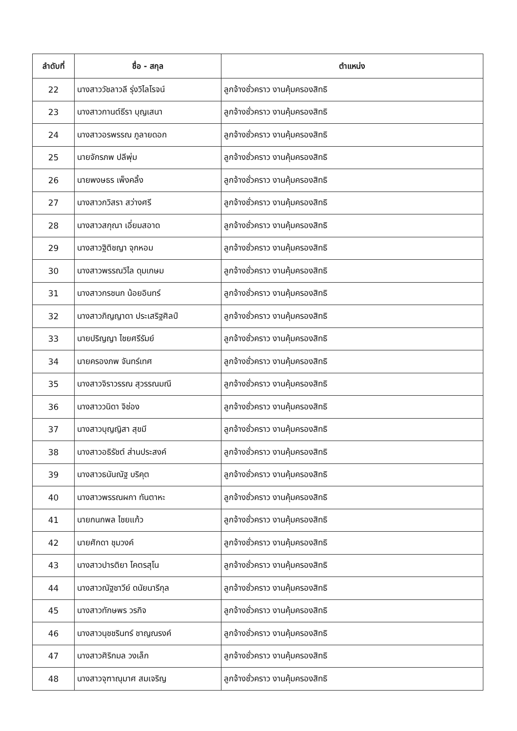| ลำดับที่ | ชื่อ - สกุล | ตำแหน่ง |
| --- | --- | --- |
| 22 | นางสาววัชลาวลี รุ่งวิไลโรจน์ | ลูกจ้างชั่วคราว งานคุ้มครองสิทธิ |
| 23 | นางสาวกานต์ธีรา บุญเสนา | ลูกจ้างชั่วคราว งานคุ้มครองสิทธิ |
| 24 | นางสาวอรพรรณ ภูลายดอก | ลูกจ้างชั่วคราว งานคุ้มครองสิทธิ |
| 25 | นายจักรภพ ปลีพุ่ม | ลูกจ้างชั่วคราว งานคุ้มครองสิทธิ |
| 26 | นายพงษธร เพ็งคลิ้ง | ลูกจ้างชั่วคราว งานคุ้มครองสิทธิ |
| 27 | นางสาวกวิสรา สว่างศรี | ลูกจ้างชั่วคราว งานคุ้มครองสิทธิ |
| 28 | นางสาวสกุณา เอี่ยมสอาด | ลูกจ้างชั่วคราว งานคุ้มครองสิทธิ |
| 29 | นางสาวฐิติชญา จุกหอม | ลูกจ้างชั่วคราว งานคุ้มครองสิทธิ |
| 30 | นางสาวพรรณวิไล ดุมเกษม | ลูกจ้างชั่วคราว งานคุ้มครองสิทธิ |
| 31 | นางสาวกรชนก น้อยอินทร์ | ลูกจ้างชั่วคราว งานคุ้มครองสิทธิ |
| 32 | นางสาวภิญญาดา ประเสริฐศิลป์ | ลูกจ้างชั่วคราว งานคุ้มครองสิทธิ |
| 33 | นายปริญญา ไชยศรีรัมย์ | ลูกจ้างชั่วคราว งานคุ้มครองสิทธิ |
| 34 | นายครองภพ จันทร์เทศ | ลูกจ้างชั่วคราว งานคุ้มครองสิทธิ |
| 35 | นางสาวจิราวรรณ สุวรรณมณี | ลูกจ้างชั่วคราว งานคุ้มครองสิทธิ |
| 36 | นางสาววนิดา จิช่อง | ลูกจ้างชั่วคราว งานคุ้มครองสิทธิ |
| 37 | นางสาวบุญญิสา สุขมี | ลูกจ้างชั่วคราว งานคุ้มครองสิทธิ |
| 38 | นางสาวอธิรัชต์ ส่านประสงค์ | ลูกจ้างชั่วคราว งานคุ้มครองสิทธิ |
| 39 | นางสาวธนันณัฐ บริคุต | ลูกจ้างชั่วคราว งานคุ้มครองสิทธิ |
| 40 | นางสาวพรรณผกา ทันตาหะ | ลูกจ้างชั่วคราว งานคุ้มครองสิทธิ |
| 41 | นายกนกพล ไชยแก้ว | ลูกจ้างชั่วคราว งานคุ้มครองสิทธิ |
| 42 | นายศักดา ชุมวงค์ | ลูกจ้างชั่วคราว งานคุ้มครองสิทธิ |
| 43 | นางสาวปารติยา โคตรสุโน | ลูกจ้างชั่วคราว งานคุ้มครองสิทธิ |
| 44 | นางสาวณัฐชาวีย์ ดนัยนารีกุล | ลูกจ้างชั่วคราว งานคุ้มครองสิทธิ |
| 45 | นางสาวทักษพร วรกิจ | ลูกจ้างชั่วคราว งานคุ้มครองสิทธิ |
| 46 | นางสาวนุชชรินทร์ ชาญณรงค์ | ลูกจ้างชั่วคราว งานคุ้มครองสิทธิ |
| 47 | นางสาวศิริกมล วงเล็ก | ลูกจ้างชั่วคราว งานคุ้มครองสิทธิ |
| 48 | นางสาวจุฑาณุมาศ สมเจริญ | ลูกจ้างชั่วคราว งานคุ้มครองสิทธิ |